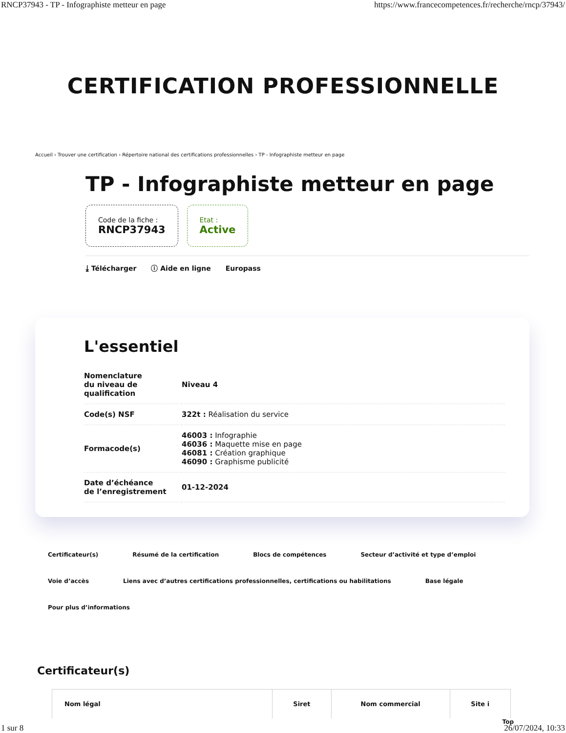RNCP37943 - TP - Infographiste metteur en page https://www.francecompetences.fr/recherche/rncp/37943/
CERTIFICATION PROFESSIONNELLE
Accueil › Trouver une certification › Répertoire national des certifications professionnelles › TP - Infographiste metteur en page
TP - Infographiste metteur en page
Code de la fiche :
RNCP37943
Etat :
Active
⤓ Télécharger ⓘ Aide en ligne Europass
L'essentiel
| Nomenclature du niveau de qualification | Niveau 4 |
| Code(s) NSF | 322t : Réalisation du service |
| Formacode(s) | 46003 : Infographie 46036 : Maquette mise en page 46081 : Création graphique 46090 : Graphisme publicité |
| Date d’échéance de l’enregistrement | 01-12-2024 |
Certificateur(s) Résumé de la certification Blocs de compétences Secteur d’activité et type d’emploi Voie d’accès Liens avec d’autres certifications professionnelles, certifications ou habilitations Base légale Pour plus d’informations
Certificateur(s)
| Nom légal | Siret | Nom commercial | Site i |
| --- | --- | --- | --- |
Top
1 sur 8 26/07/2024, 10:33